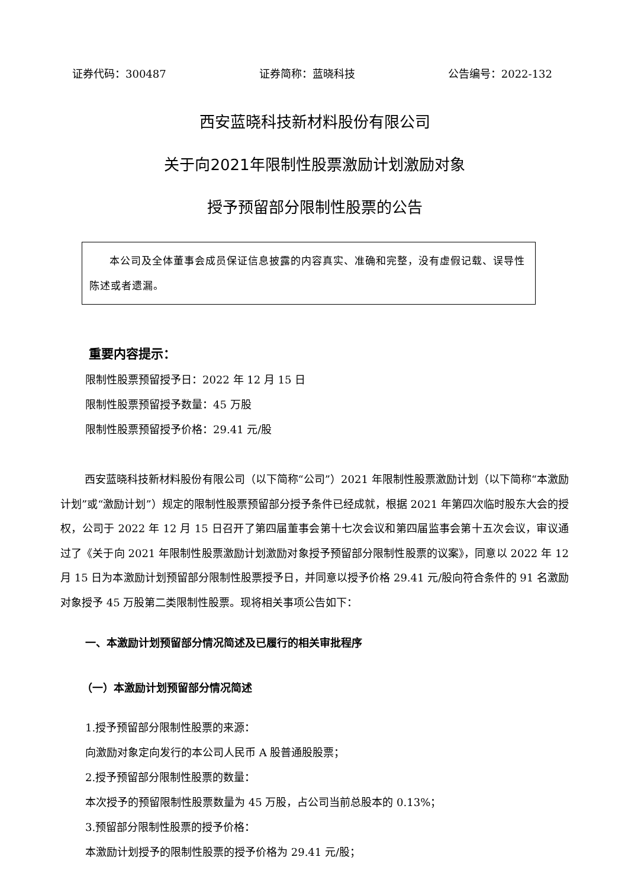证券代码：300487 证券简称：蓝晓科技 公告编号：2022-132
西安蓝晓科技新材料股份有限公司
关于向2021年限制性股票激励计划激励对象
授予预留部分限制性股票的公告
本公司及全体董事会成员保证信息披露的内容真实、准确和完整，没有虚假记载、误导性陈述或者遗漏。
重要内容提示：
限制性股票预留授予日：2022 年 12 月 15 日
限制性股票预留授予数量：45 万股
限制性股票预留授予价格：29.41 元/股
西安蓝晓科技新材料股份有限公司（以下简称“公司”）2021 年限制性股票激励计划（以下简称“本激励计划”或“激励计划”）规定的限制性股票预留部分授予条件已经成就，根据 2021 年第四次临时股东大会的授权，公司于 2022 年 12 月 15 日召开了第四届董事会第十七次会议和第四届监事会第十五次会议，审议通过了《关于向 2021 年限制性股票激励计划激励对象授予预留部分限制性股票的议案》，同意以 2022 年 12 月 15 日为本激励计划预留部分限制性股票授予日，并同意以授予价格 29.41 元/股向符合条件的 91 名激励对象授予 45 万股第二类限制性股票。现将相关事项公告如下：
一、本激励计划预留部分情况简述及已履行的相关审批程序
（一）本激励计划预留部分情况简述
1.授予预留部分限制性股票的来源：
向激励对象定向发行的本公司人民币 A 股普通股股票；
2.授予预留部分限制性股票的数量：
本次授予的预留限制性股票数量为 45 万股，占公司当前总股本的 0.13%；
3.预留部分限制性股票的授予价格：
本激励计划授予的限制性股票的授予价格为 29.41 元/股；